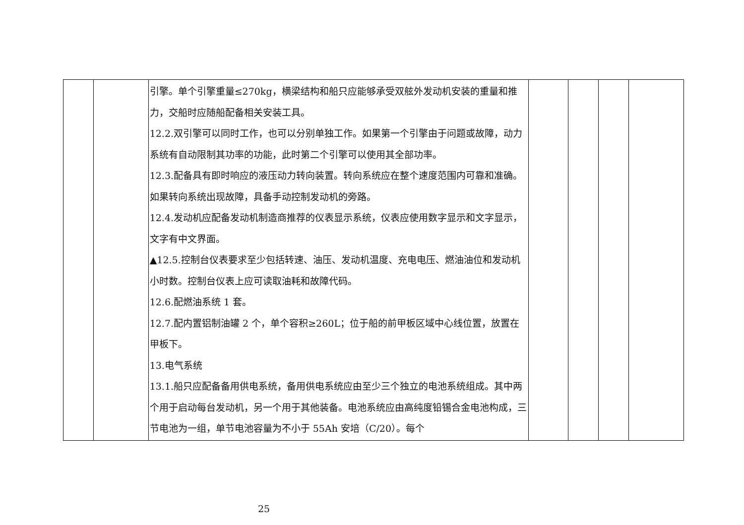| | | 引擎。单个引擎重量≤270kg，横梁结构和船只应能够承受双舷外发动机安装的重量和推力，交船时应随船配备相关安装工具。 12.2.双引擎可以同时工作，也可以分别单独工作。如果第一个引擎由于问题或故障，动力系统有自动限制其功率的功能，此时第二个引擎可以使用其全部功率。 12.3.配备具有即时响应的液压动力转向装置。转向系统应在整个速度范围内可靠和准确。如果转向系统出现故障，具备手动控制发动机的旁路。 12.4.发动机应配备发动机制造商推荐的仪表显示系统，仪表应使用数字显示和文字显示，文字有中文界面。 ▲12.5.控制台仪表要求至少包括转速、油压、发动机温度、充电电压、燃油油位和发动机小时数。控制台仪表上应可读取油耗和故障代码。 12.6.配燃油系统 1 套。 12.7.配内置铝制油罐 2 个，单个容积≥260L；位于船的前甲板区域中心线位置，放置在甲板下。 13.电气系统 13.1.船只应配备备用供电系统，备用供电系统应由至少三个独立的电池系统组成。其中两个用于启动每台发动机，另一个用于其他装备。电池系统应由高纯度铅锡合金电池构成，三节电池为一组，单节电池容量为不小于 55Ah 安培（C/20）。每个 | | | | |
25